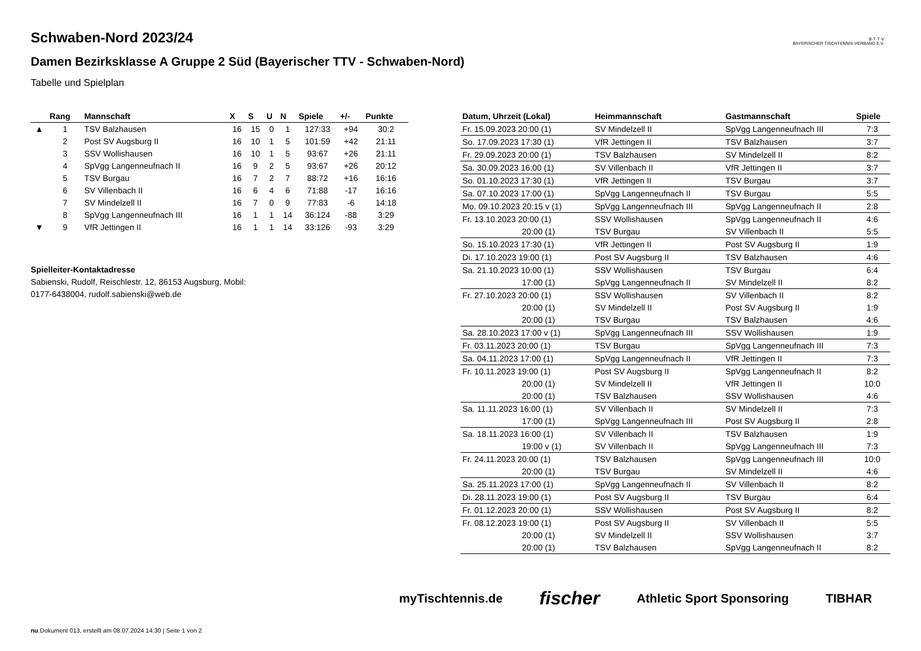B·T·T·V
BAYERISCHER TISCHTENNIS-VERBAND E.V.
Schwaben-Nord 2023/24
Damen Bezirksklasse A Gruppe 2 Süd (Bayerischer TTV - Schwaben-Nord)
Tabelle und Spielplan
| | Rang | Mannschaft | X | S | U | N | Spiele | +/- | Punkte |
| --- | --- | --- | --- | --- | --- | --- | --- | --- | --- |
| ▲ | 1 | TSV Balzhausen | 16 | 15 | 0 | 1 | 127:33 | +94 | 30:2 |
| | 2 | Post SV Augsburg II | 16 | 10 | 1 | 5 | 101:59 | +42 | 21:11 |
| | 3 | SSV Wollishausen | 16 | 10 | 1 | 5 | 93:67 | +26 | 21:11 |
| | 4 | SpVgg Langenneufnach II | 16 | 9 | 2 | 5 | 93:67 | +26 | 20:12 |
| | 5 | TSV Burgau | 16 | 7 | 2 | 7 | 88:72 | +16 | 16:16 |
| | 6 | SV Villenbach II | 16 | 6 | 4 | 6 | 71:88 | -17 | 16:16 |
| | 7 | SV Mindelzell II | 16 | 7 | 0 | 9 | 77:83 | -6 | 14:18 |
| | 8 | SpVgg Langenneufnach III | 16 | 1 | 1 | 14 | 36:124 | -88 | 3:29 |
| ▼ | 9 | VfR Jettingen II | 16 | 1 | 1 | 14 | 33:126 | -93 | 3:29 |
Spielleiter-Kontaktadresse
Sabienski, Rudolf, Reischlestr. 12, 86153 Augsburg, Mobil:
0177-6438004, rudolf.sabienski@web.de
| Datum, Uhrzeit (Lokal) | Heimmannschaft | Gastmannschaft | Spiele |
| --- | --- | --- | --- |
| Fr. 15.09.2023 20:00 (1) | SV Mindelzell II | SpVgg Langenneufnach III | 7:3 |
| So. 17.09.2023 17:30 (1) | VfR Jettingen II | TSV Balzhausen | 3:7 |
| Fr. 29.09.2023 20:00 (1) | TSV Balzhausen | SV Mindelzell II | 8:2 |
| Sa. 30.09.2023 16:00 (1) | SV Villenbach II | VfR Jettingen II | 3:7 |
| So. 01.10.2023 17:30 (1) | VfR Jettingen II | TSV Burgau | 3:7 |
| Sa. 07.10.2023 17:00 (1) | SpVgg Langenneufnach II | TSV Burgau | 5:5 |
| Mo. 09.10.2023 20:15 v (1) | SpVgg Langenneufnach III | SpVgg Langenneufnach II | 2:8 |
| Fr. 13.10.2023 20:00 (1) | SSV Wollishausen | SpVgg Langenneufnach II | 4:6 |
| 20:00 (1) | TSV Burgau | SV Villenbach II | 5:5 |
| So. 15.10.2023 17:30 (1) | VfR Jettingen II | Post SV Augsburg II | 1:9 |
| Di. 17.10.2023 19:00 (1) | Post SV Augsburg II | TSV Balzhausen | 4:6 |
| Sa. 21.10.2023 10:00 (1) | SSV Wollishausen | TSV Burgau | 6:4 |
| 17:00 (1) | SpVgg Langenneufnach II | SV Mindelzell II | 8:2 |
| Fr. 27.10.2023 20:00 (1) | SSV Wollishausen | SV Villenbach II | 8:2 |
| 20:00 (1) | SV Mindelzell II | Post SV Augsburg II | 1:9 |
| 20:00 (1) | TSV Burgau | TSV Balzhausen | 4:6 |
| Sa. 28.10.2023 17:00 v (1) | SpVgg Langenneufnach III | SSV Wollishausen | 1:9 |
| Fr. 03.11.2023 20:00 (1) | TSV Burgau | SpVgg Langenneufnach III | 7:3 |
| Sa. 04.11.2023 17:00 (1) | SpVgg Langenneufnach II | VfR Jettingen II | 7:3 |
| Fr. 10.11.2023 19:00 (1) | Post SV Augsburg II | SpVgg Langenneufnach II | 8:2 |
| 20:00 (1) | SV Mindelzell II | VfR Jettingen II | 10:0 |
| 20:00 (1) | TSV Balzhausen | SSV Wollishausen | 4:6 |
| Sa. 11.11.2023 16:00 (1) | SV Villenbach II | SV Mindelzell II | 7:3 |
| 17:00 (1) | SpVgg Langenneufnach III | Post SV Augsburg II | 2:8 |
| Sa. 18.11.2023 16:00 (1) | SV Villenbach II | TSV Balzhausen | 1:9 |
| 19:00 v (1) | SV Villenbach II | SpVgg Langenneufnach III | 7:3 |
| Fr. 24.11.2023 20:00 (1) | TSV Balzhausen | SpVgg Langenneufnach III | 10:0 |
| 20:00 (1) | TSV Burgau | SV Mindelzell II | 4:6 |
| Sa. 25.11.2023 17:00 (1) | SpVgg Langenneufnach II | SV Villenbach II | 8:2 |
| Di. 28.11.2023 19:00 (1) | Post SV Augsburg II | TSV Burgau | 6:4 |
| Fr. 01.12.2023 20:00 (1) | SSV Wollishausen | Post SV Augsburg II | 8:2 |
| Fr. 08.12.2023 19:00 (1) | Post SV Augsburg II | SV Villenbach II | 5:5 |
| 20:00 (1) | SV Mindelzell II | SSV Wollishausen | 3:7 |
| 20:00 (1) | TSV Balzhausen | SpVgg Langenneufnach II | 8:2 |
myTischtennis.de fischer Athletic Sport Sponsoring TIBHAR
nu.Dokument 013, erstellt am 08.07.2024 14:30 | Seite 1 von 2